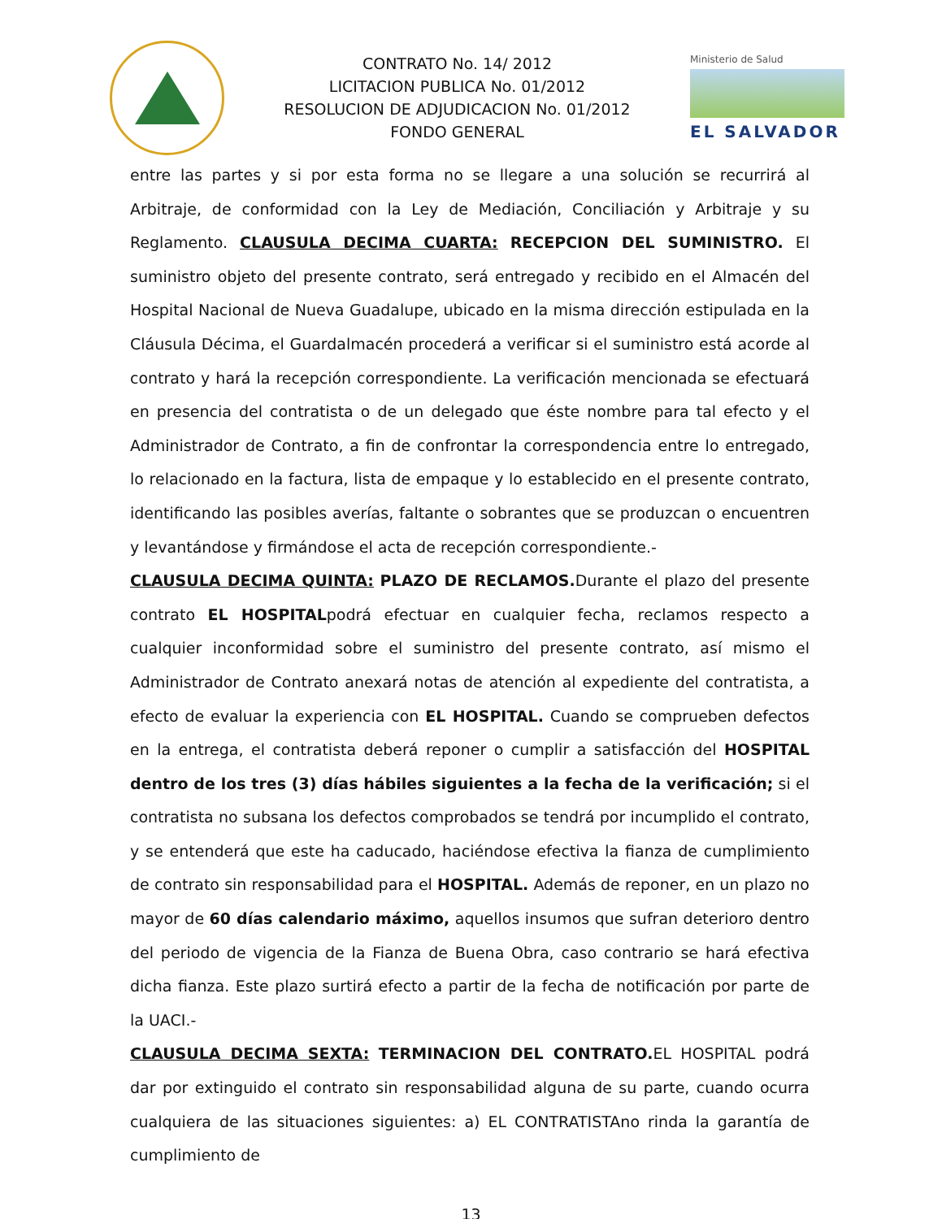CONTRATO No. 14/ 2012
LICITACION PUBLICA No. 01/2012
RESOLUCION DE ADJUDICACION No. 01/2012
FONDO GENERAL
Ministerio de Salud
EL SALVADOR
entre las partes y si por esta forma no se llegare a una solución se recurrirá al Arbitraje, de conformidad con la Ley de Mediación, Conciliación y Arbitraje y su Reglamento. CLAUSULA DECIMA CUARTA: RECEPCION DEL SUMINISTRO. El suministro objeto del presente contrato, será entregado y recibido en el Almacén del Hospital Nacional de Nueva Guadalupe, ubicado en la misma dirección estipulada en la Cláusula Décima, el Guardalmacén procederá a verificar si el suministro está acorde al contrato y hará la recepción correspondiente. La verificación mencionada se efectuará en presencia del contratista o de un delegado que éste nombre para tal efecto y el Administrador de Contrato, a fin de confrontar la correspondencia entre lo entregado, lo relacionado en la factura, lista de empaque y lo establecido en el presente contrato, identificando las posibles averías, faltante o sobrantes que se produzcan o encuentren y levantándose y firmándose el acta de recepción correspondiente.-
CLAUSULA DECIMA QUINTA: PLAZO DE RECLAMOS. Durante el plazo del presente contrato EL HOSPITALpodrá efectuar en cualquier fecha, reclamos respecto a cualquier inconformidad sobre el suministro del presente contrato, así mismo el Administrador de Contrato anexará notas de atención al expediente del contratista, a efecto de evaluar la experiencia con EL HOSPITAL. Cuando se comprueben defectos en la entrega, el contratista deberá reponer o cumplir a satisfacción del HOSPITAL dentro de los tres (3) días hábiles siguientes a la fecha de la verificación; si el contratista no subsana los defectos comprobados se tendrá por incumplido el contrato, y se entenderá que este ha caducado, haciéndose efectiva la fianza de cumplimiento de contrato sin responsabilidad para el HOSPITAL. Además de reponer, en un plazo no mayor de 60 días calendario máximo, aquellos insumos que sufran deterioro dentro del periodo de vigencia de la Fianza de Buena Obra, caso contrario se hará efectiva dicha fianza. Este plazo surtirá efecto a partir de la fecha de notificación por parte de la UACI.-
CLAUSULA DECIMA SEXTA: TERMINACION DEL CONTRATO. EL HOSPITAL podrá dar por extinguido el contrato sin responsabilidad alguna de su parte, cuando ocurra cualquiera de las situaciones siguientes: a) EL CONTRATISTAno rinda la garantía de cumplimiento de
13